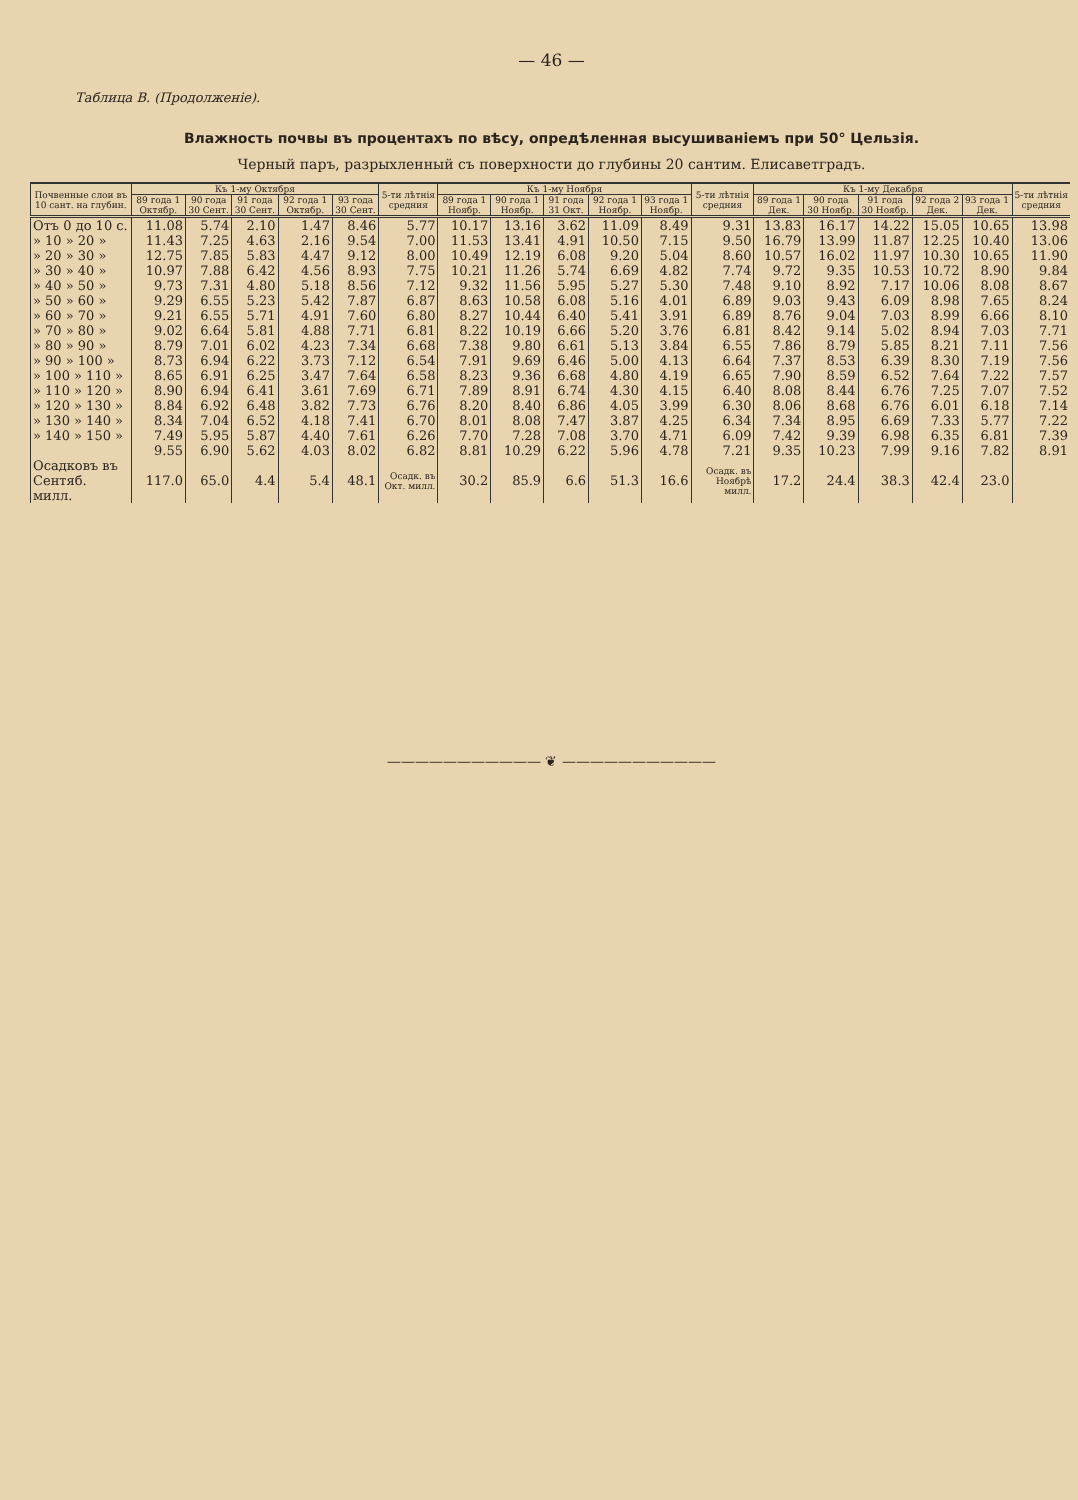— 46 —
Таблица В. (Продолженіе).
Влажность почвы въ процентахъ по вѣсу, опредѣленная высушиваніемъ при 50° Цельзія.
Черный паръ, разрыхленный съ поверхности до глубины 20 сантим. Елисаветградъ.
| Почвенные слои въ 10 сант. на глубин. | Къ 1-му Октября | | | | | 5-ти лѣтнія средния | Къ 1-му Ноября | | | | | 5-ти лѣтнія средния | Къ 1-му Декабря | | | | | 5-ти лѣтнія средния |
| --- | --- | --- | --- | --- | --- | --- | --- | --- | --- | --- | --- | --- | --- | --- | --- | --- | --- | --- |
| | 89 года 1 Октябр. | 90 года 30 Сент. | 91 года 30 Сент. | 92 года 1 Октябр. | 93 года 30 Сент. | | 89 года 1 Ноябр. | 90 года 1 Ноябр. | 91 года 31 Окт. | 92 года 1 Ноябр. | 93 года 1 Ноябр. | | 89 года 1 Дек. | 90 года 30 Ноябр. | 91 года 30 Ноябр. | 92 года 2 Дек. | 93 года 1 Дек. | |
| Отъ 0 до 10 с. | 11.08 | 5.74 | 2.10 | 1.47 | 8.46 | 5.77 | 10.17 | 13.16 | 3.62 | 11.09 | 8.49 | 9.31 | 13.83 | 16.17 | 14.22 | 15.05 | 10.65 | 13.98 |
| » 10 » 20 » | 11.43 | 7.25 | 4.63 | 2.16 | 9.54 | 7.00 | 11.53 | 13.41 | 4.91 | 10.50 | 7.15 | 9.50 | 16.79 | 13.99 | 11.87 | 12.25 | 10.40 | 13.06 |
| » 20 » 30 » | 12.75 | 7.85 | 5.83 | 4.47 | 9.12 | 8.00 | 10.49 | 12.19 | 6.08 | 9.20 | 5.04 | 8.60 | 10.57 | 16.02 | 11.97 | 10.30 | 10.65 | 11.90 |
| » 30 » 40 » | 10.97 | 7.88 | 6.42 | 4.56 | 8.93 | 7.75 | 10.21 | 11.26 | 5.74 | 6.69 | 4.82 | 7.74 | 9.72 | 9.35 | 10.53 | 10.72 | 8.90 | 9.84 |
| » 40 » 50 » | 9.73 | 7.31 | 4.80 | 5.18 | 8.56 | 7.12 | 9.32 | 11.56 | 5.95 | 5.27 | 5.30 | 7.48 | 9.10 | 8.92 | 7.17 | 10.06 | 8.08 | 8.67 |
| » 50 » 60 » | 9.29 | 6.55 | 5.23 | 5.42 | 7.87 | 6.87 | 8.63 | 10.58 | 6.08 | 5.16 | 4.01 | 6.89 | 9.03 | 9.43 | 6.09 | 8.98 | 7.65 | 8.24 |
| » 60 » 70 » | 9.21 | 6.55 | 5.71 | 4.91 | 7.60 | 6.80 | 8.27 | 10.44 | 6.40 | 5.41 | 3.91 | 6.89 | 8.76 | 9.04 | 7.03 | 8.99 | 6.66 | 8.10 |
| » 70 » 80 » | 9.02 | 6.64 | 5.81 | 4.88 | 7.71 | 6.81 | 8.22 | 10.19 | 6.66 | 5.20 | 3.76 | 6.81 | 8.42 | 9.14 | 5.02 | 8.94 | 7.03 | 7.71 |
| » 80 » 90 » | 8.79 | 7.01 | 6.02 | 4.23 | 7.34 | 6.68 | 7.38 | 9.80 | 6.61 | 5.13 | 3.84 | 6.55 | 7.86 | 8.79 | 5.85 | 8.21 | 7.11 | 7.56 |
| » 90 » 100 » | 8.73 | 6.94 | 6.22 | 3.73 | 7.12 | 6.54 | 7.91 | 9.69 | 6.46 | 5.00 | 4.13 | 6.64 | 7.37 | 8.53 | 6.39 | 8.30 | 7.19 | 7.56 |
| » 100 » 110 » | 8.65 | 6.91 | 6.25 | 3.47 | 7.64 | 6.58 | 8.23 | 9.36 | 6.68 | 4.80 | 4.19 | 6.65 | 7.90 | 8.59 | 6.52 | 7.64 | 7.22 | 7.57 |
| » 110 » 120 » | 8.90 | 6.94 | 6.41 | 3.61 | 7.69 | 6.71 | 7.89 | 8.91 | 6.74 | 4.30 | 4.15 | 6.40 | 8.08 | 8.44 | 6.76 | 7.25 | 7.07 | 7.52 |
| » 120 » 130 » | 8.84 | 6.92 | 6.48 | 3.82 | 7.73 | 6.76 | 8.20 | 8.40 | 6.86 | 4.05 | 3.99 | 6.30 | 8.06 | 8.68 | 6.76 | 6.01 | 6.18 | 7.14 |
| » 130 » 140 » | 8.34 | 7.04 | 6.52 | 4.18 | 7.41 | 6.70 | 8.01 | 8.08 | 7.47 | 3.87 | 4.25 | 6.34 | 7.34 | 8.95 | 6.69 | 7.33 | 5.77 | 7.22 |
| » 140 » 150 » | 7.49 | 5.95 | 5.87 | 4.40 | 7.61 | 6.26 | 7.70 | 7.28 | 7.08 | 3.70 | 4.71 | 6.09 | 7.42 | 9.39 | 6.98 | 6.35 | 6.81 | 7.39 |
| | 9.55 | 6.90 | 5.62 | 4.03 | 8.02 | 6.82 | 8.81 | 10.29 | 6.22 | 5.96 | 4.78 | 7.21 | 9.35 | 10.23 | 7.99 | 9.16 | 7.82 | 8.91 |
| Осадковъ въ Сентяб. милл. | 117.0 | 65.0 | 4.4 | 5.4 | 48.1 | Осадк. въ Окт. милл. | 30.2 | 85.9 | 6.6 | 51.3 | 16.6 | Осадк. въ Ноябрѣ милл. | 17.2 | 24.4 | 38.3 | 42.4 | 23.0 | |
——————————— ❦ ———————————